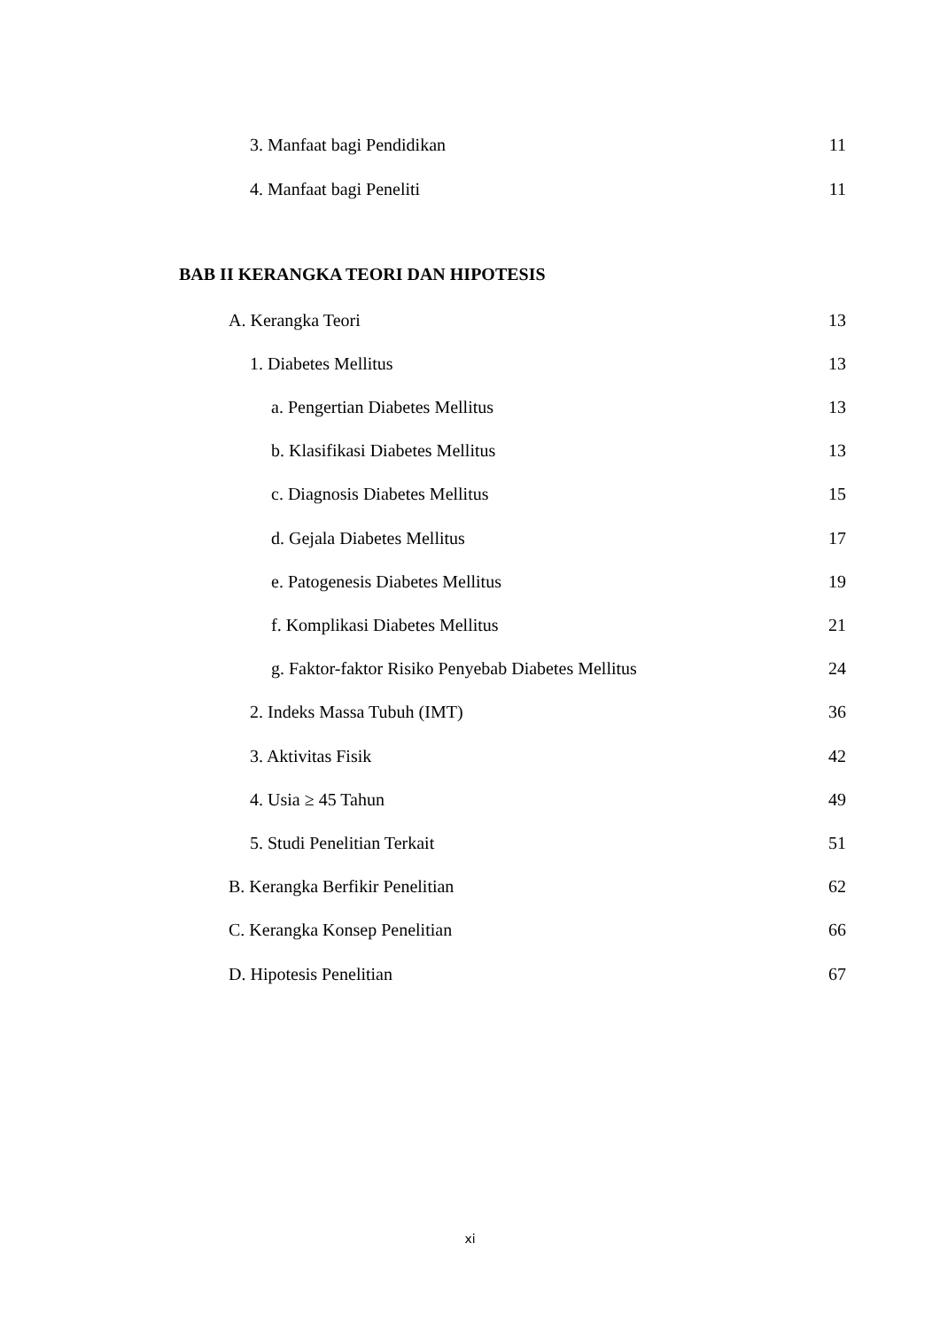3. Manfaat bagi Pendidikan 11
4. Manfaat bagi Peneliti 11
BAB II KERANGKA TEORI DAN HIPOTESIS
A. Kerangka Teori 13
1. Diabetes Mellitus 13
a. Pengertian Diabetes Mellitus 13
b. Klasifikasi Diabetes Mellitus 13
c. Diagnosis Diabetes Mellitus 15
d. Gejala Diabetes Mellitus 17
e. Patogenesis Diabetes Mellitus 19
f. Komplikasi Diabetes Mellitus 21
g. Faktor-faktor Risiko Penyebab Diabetes Mellitus 24
2. Indeks Massa Tubuh (IMT) 36
3. Aktivitas Fisik 42
4. Usia ≥ 45 Tahun 49
5. Studi Penelitian Terkait 51
B. Kerangka Berfikir Penelitian 62
C. Kerangka Konsep Penelitian 66
D. Hipotesis Penelitian 67
xi